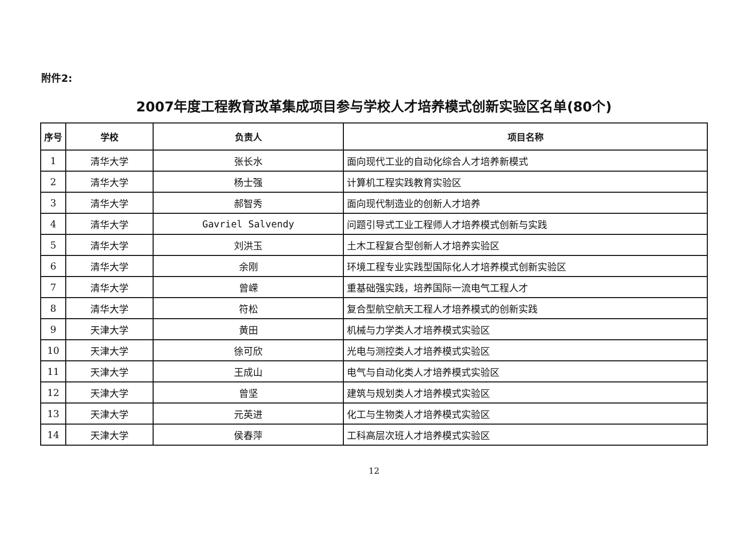附件2:
2007年度工程教育改革集成项目参与学校人才培养模式创新实验区名单(80个)
| 序号 | 学校 | 负责人 | 项目名称 |
| --- | --- | --- | --- |
| 1 | 清华大学 | 张长水 | 面向现代工业的自动化综合人才培养新模式 |
| 2 | 清华大学 | 杨士强 | 计算机工程实践教育实验区 |
| 3 | 清华大学 | 郝智秀 | 面向现代制造业的创新人才培养 |
| 4 | 清华大学 | Gavriel Salvendy | 问题引导式工业工程师人才培养模式创新与实践 |
| 5 | 清华大学 | 刘洪玉 | 土木工程复合型创新人才培养实验区 |
| 6 | 清华大学 | 余刚 | 环境工程专业实践型国际化人才培养模式创新实验区 |
| 7 | 清华大学 | 曾嵘 | 重基础强实践，培养国际一流电气工程人才 |
| 8 | 清华大学 | 符松 | 复合型航空航天工程人才培养模式的创新实践 |
| 9 | 天津大学 | 黄田 | 机械与力学类人才培养模式实验区 |
| 10 | 天津大学 | 徐可欣 | 光电与测控类人才培养模式实验区 |
| 11 | 天津大学 | 王成山 | 电气与自动化类人才培养模式实验区 |
| 12 | 天津大学 | 曾坚 | 建筑与规划类人才培养模式实验区 |
| 13 | 天津大学 | 元英进 | 化工与生物类人才培养模式实验区 |
| 14 | 天津大学 | 侯春萍 | 工科高层次班人才培养模式实验区 |
12